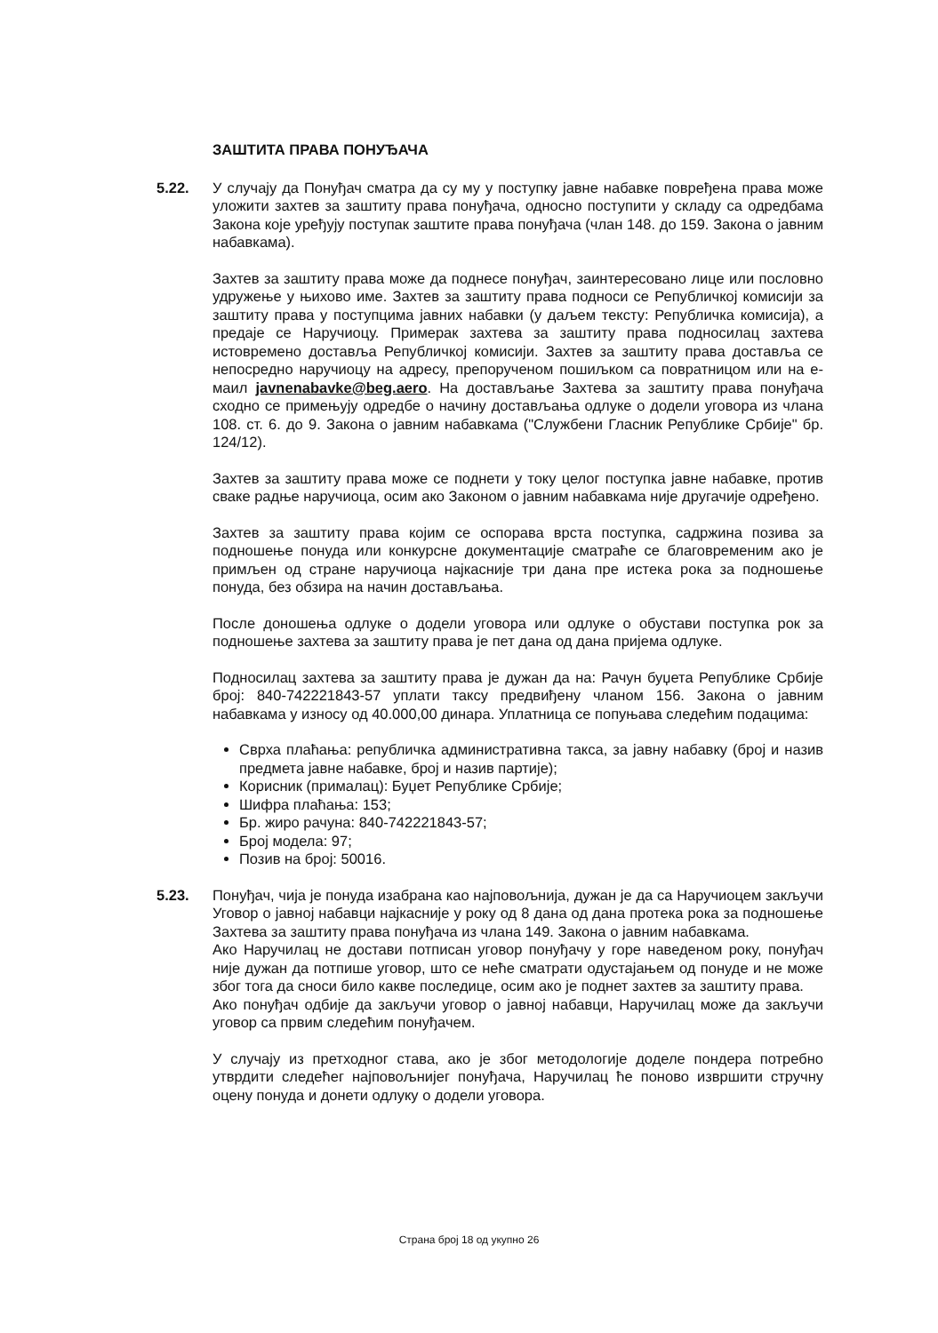ЗАШТИТА ПРАВА ПОНУЂАЧА
5.22. У случају да Понуђач сматра да су му у поступку јавне набавке повређена права може уложити захтев за заштиту права понуђача, односно поступити у складу са одредбама Закона које уређују поступак заштите права понуђача (члан 148. до 159. Закона о јавним набавкама).
Захтев за заштиту права може да поднесе понуђач, заинтересовано лице или пословно удружење у њихово име. Захтев за заштиту права подноси се Републичкој комисији за заштиту права у поступцима јавних набавки (у даљем тексту: Републичка комисија), а предаје се Наручиоцу. Примерак захтева за заштиту права подносилац захтева истовремено доставља Републичкој комисији. Захтев за заштиту права доставља се непосредно наручиоцу на адресу, препорученом пошиљком са повратницом или на е-маил javnenabavke@beg.aero. На достављање Захтева за заштиту права понуђача сходно се примењују одредбе о начину достављања одлуке о додели уговора из члана 108. ст. 6. до 9. Закона о јавним набавкама ("Службени Гласник Републике Србије" бр. 124/12).
Захтев за заштиту права може се поднети у току целог поступка јавне набавке, против сваке радње наручиоца, осим ако Законом о јавним набавкама није другачије одређено.
Захтев за заштиту права којим се оспорава врста поступка, садржина позива за подношење понуда или конкурсне документације сматраће се благовременим ако је примљен од стране наручиоца најкасније три дана пре истека рока за подношење понуда, без обзира на начин достављања.
После доношења одлуке о додели уговора или одлуке о обустави поступка рок за подношење захтева за заштиту права је пет дана од дана пријема одлуке.
Подносилац захтева за заштиту права је дужан да на: Рачун буџета Републике Србије број: 840-742221843-57 уплати таксу предвиђену чланом 156. Закона о јавним набавкама у износу од 40.000,00 динара. Уплатница се попуњава следећим подацима:
Сврха плаћања: републичка административна такса, за јавну набавку (број и назив предмета јавне набавке, број и назив партије);
Корисник (прималац): Буџет Републике Србије;
Шифра плаћања: 153;
Бр. жиро рачуна: 840-742221843-57;
Број модела: 97;
Позив на број: 50016.
5.23. Понуђач, чија је понуда изабрана као најповољнија, дужан је да са Наручиоцем закључи Уговор о јавној набавци најкасније у року од 8 дана од дана протека рока за подношење Захтева за заштиту права понуђача из члана 149. Закона о јавним набавкама.
Ако Наручилац не достави потписан уговор понуђачу у горе наведеном року, понуђач није дужан да потпише уговор, што се неће сматрати одустајањем од понуде и не може због тога да сноси било какве последице, осим ако је поднет захтев за заштиту права.
Ако понуђач одбије да закључи уговор о јавној набавци, Наручилац може да закључи уговор са првим следећим понуђачем.
У случају из претходног става, ако је због методологије доделе пондера потребно утврдити следећег најповољнијег понуђача, Наручилац ће поново извршити стручну оцену понуда и донети одлуку о додели уговора.
Страна број 18 од укупно 26